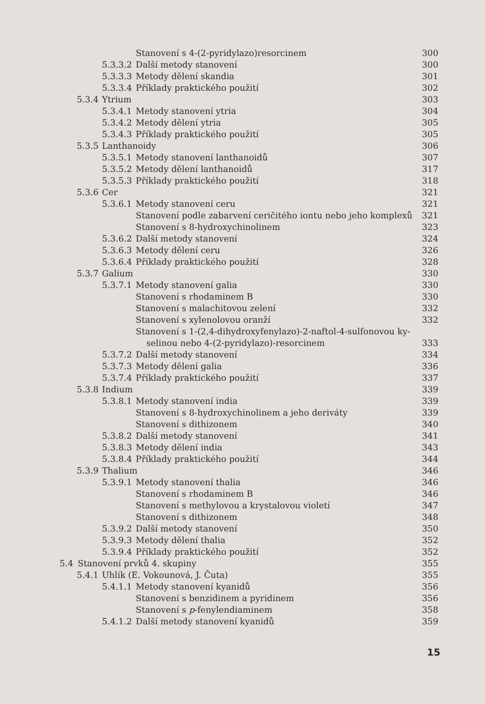Stanovení s 4-(2-pyridylazo)resorcinem 300
5.3.3.2 Další metody stanovení 300
5.3.3.3 Metody dělení skandia 301
5.3.3.4 Příklady praktického použití 302
5.3.4 Ytrium 303
5.3.4.1 Metody stanovení ytria 304
5.3.4.2 Metody dělení ytria 305
5.3.4.3 Příklady praktického použití 305
5.3.5 Lanthanoidy 306
5.3.5.1 Metody stanovení lanthanoidů 307
5.3.5.2 Metody dělení lanthanoidů 317
5.3.5.3 Příklady praktického použití 318
5.3.6 Cer 321
5.3.6.1 Metody stanovení ceru 321
Stanovení podle zabarvení ceričitého iontu nebo jeho komplexů 321
Stanovení s 8-hydroxychinolinem 323
5.3.6.2 Další metody stanovení 324
5.3.6.3 Metody dělení ceru 326
5.3.6.4 Příklady praktického použití 328
5.3.7 Galium 330
5.3.7.1 Metody stanovení galia 330
Stanovení s rhodaminem B 330
Stanovení s malachitovou zelení 332
Stanovení s xylenolovou oranží 332
Stanovení s 1-(2,4-dihydroxyfenylazo)-2-naftol-4-sulfonovou ky-
selinou nebo 4-(2-pyridylazo)-resorcinem 333
5.3.7.2 Další metody stanovení 334
5.3.7.3 Metody dělení galia 336
5.3.7.4 Příklady praktického použití 337
5.3.8 Indium 339
5.3.8.1 Metody stanovení india 339
Stanovení s 8-hydroxychinolinem a jeho deriváty 339
Stanovení s dithizonem 340
5.3.8.2 Další metody stanovení 341
5.3.8.3 Metody dělení india 343
5.3.8.4 Příklady praktického použití 344
5.3.9 Thalium 346
5.3.9.1 Metody stanovení thalia 346
Stanovení s rhodaminem B 346
Stanovení s methylovou a krystalovou violetí 347
Stanovení s dithizonem 348
5.3.9.2 Další metody stanovení 350
5.3.9.3 Metody dělení thalia 352
5.3.9.4 Příklady praktického použití 352
5.4 Stanovení prvků 4. skupiny 355
5.4.1 Uhlík (E. Vokounová, J. Čuta) 355
5.4.1.1 Metody stanovení kyanidů 356
Stanovení s benzidinem a pyridinem 356
Stanovení s p-fenylendiaminem 358
5.4.1.2 Další metody stanovení kyanidů 359
15